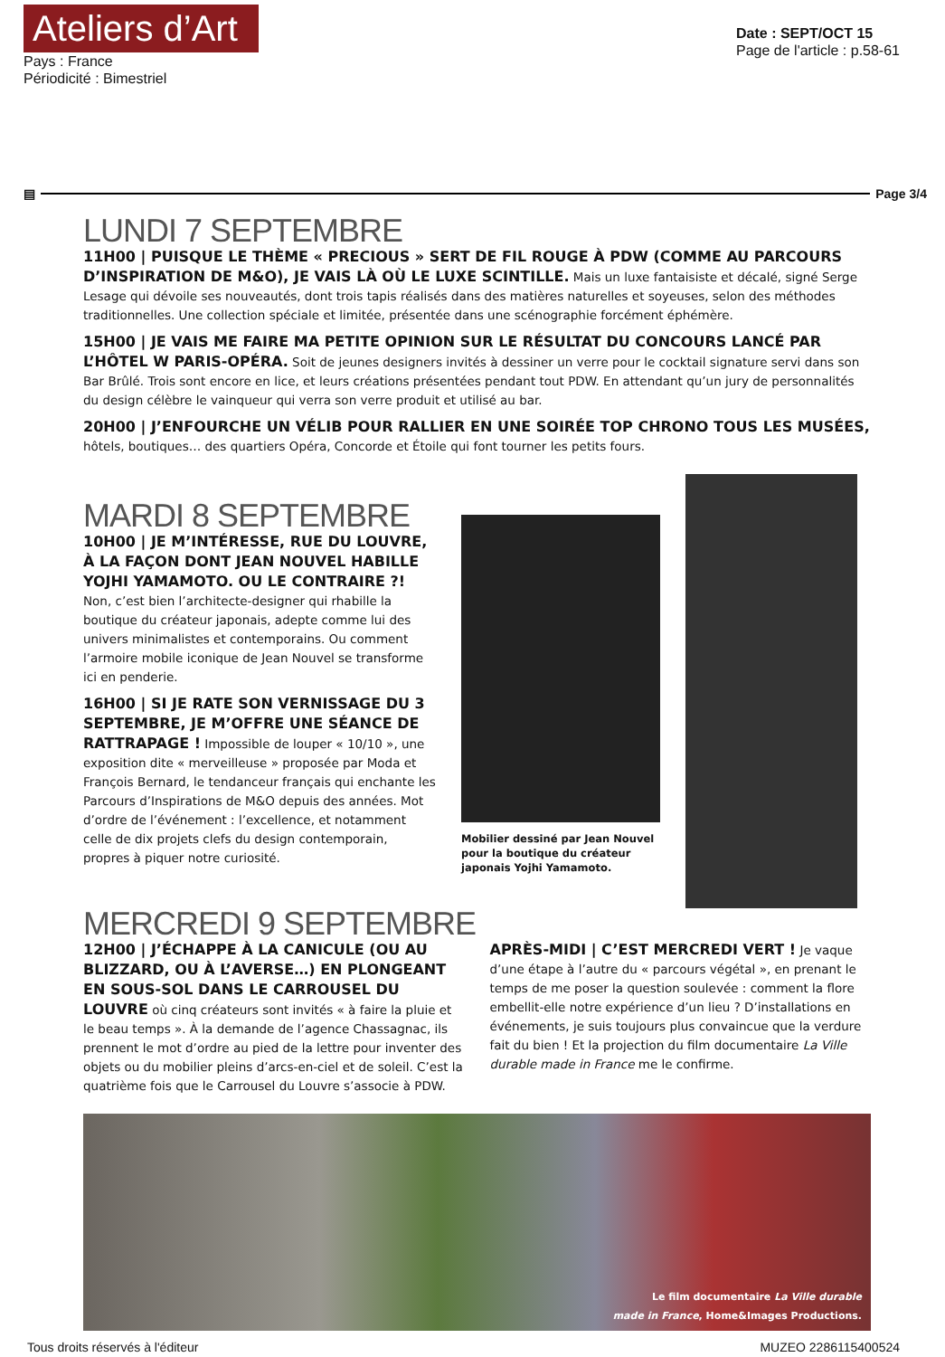Ateliers d’Art
Pays : France
Périodicité : Bimestriel
Date : SEPT/OCT 15
Page de l'article : p.58-61
▤ Page 3/4
LUNDI 7 SEPTEMBRE
11H00 | PUISQUE LE THÈME « PRECIOUS » SERT DE FIL ROUGE À PDW (COMME AU PARCOURS D’INSPIRATION DE M&O), JE VAIS LÀ OÙ LE LUXE SCINTILLE. Mais un luxe fantaisiste et décalé, signé Serge Lesage qui dévoile ses nouveautés, dont trois tapis réalisés dans des matières naturelles et soyeuses, selon des méthodes traditionnelles. Une collection spéciale et limitée, présentée dans une scénographie forcément éphémère.
15H00 | JE VAIS ME FAIRE MA PETITE OPINION SUR LE RÉSULTAT DU CONCOURS LANCÉ PAR L’HÔTEL W PARIS-OPÉRA. Soit de jeunes designers invités à dessiner un verre pour le cocktail signature servi dans son Bar Brûlé. Trois sont encore en lice, et leurs créations présentées pendant tout PDW. En attendant qu’un jury de personnalités du design célèbre le vainqueur qui verra son verre produit et utilisé au bar.
20H00 | J’ENFOURCHE UN VÉLIB POUR RALLIER EN UNE SOIRÉE TOP CHRONO TOUS LES MUSÉES, hôtels, boutiques… des quartiers Opéra, Concorde et Étoile qui font tourner les petits fours.
MARDI 8 SEPTEMBRE
10H00 | JE M’INTÉRESSE, RUE DU LOUVRE, À LA FAÇON DONT JEAN NOUVEL HABILLE YOJHI YAMAMOTO. OU LE CONTRAIRE ?! Non, c’est bien l’architecte-designer qui rhabille la boutique du créateur japonais, adepte comme lui des univers minimalistes et contemporains. Ou comment l’armoire mobile iconique de Jean Nouvel se transforme ici en penderie.
16H00 | SI JE RATE SON VERNISSAGE DU 3 SEPTEMBRE, JE M’OFFRE UNE SÉANCE DE RATTRAPAGE ! Impossible de louper « 10/10 », une exposition dite « merveilleuse » proposée par Moda et François Bernard, le tendanceur français qui enchante les Parcours d’Inspirations de M&O depuis des années. Mot d’ordre de l’événement : l’excellence, et notamment celle de dix projets clefs du design contemporain, propres à piquer notre curiosité.
Mobilier dessiné par Jean Nouvel pour la boutique du créateur japonais Yojhi Yamamoto.
MERCREDI 9 SEPTEMBRE
12H00 | J’ÉCHAPPE À LA CANICULE (OU AU BLIZZARD, OU À L’AVERSE…) EN PLONGEANT EN SOUS-SOL DANS LE CARROUSEL DU LOUVRE où cinq créateurs sont invités « à faire la pluie et le beau temps ». À la demande de l’agence Chassagnac, ils prennent le mot d’ordre au pied de la lettre pour inventer des objets ou du mobilier pleins d’arcs-en-ciel et de soleil. C’est la quatrième fois que le Carrousel du Louvre s’associe à PDW.
APRÈS-MIDI | C’EST MERCREDI VERT ! Je vaque d’une étape à l’autre du « parcours végétal », en prenant le temps de me poser la question soulevée : comment la flore embellit-elle notre expérience d’un lieu ? D’installations en événements, je suis toujours plus convaincue que la verdure fait du bien ! Et la projection du film documentaire La Ville durable made in France me le confirme.
Le film documentaire La Ville durable
made in France, Home&Images Productions.
Tous droits réservés à l'éditeur MUZEO 2286115400524